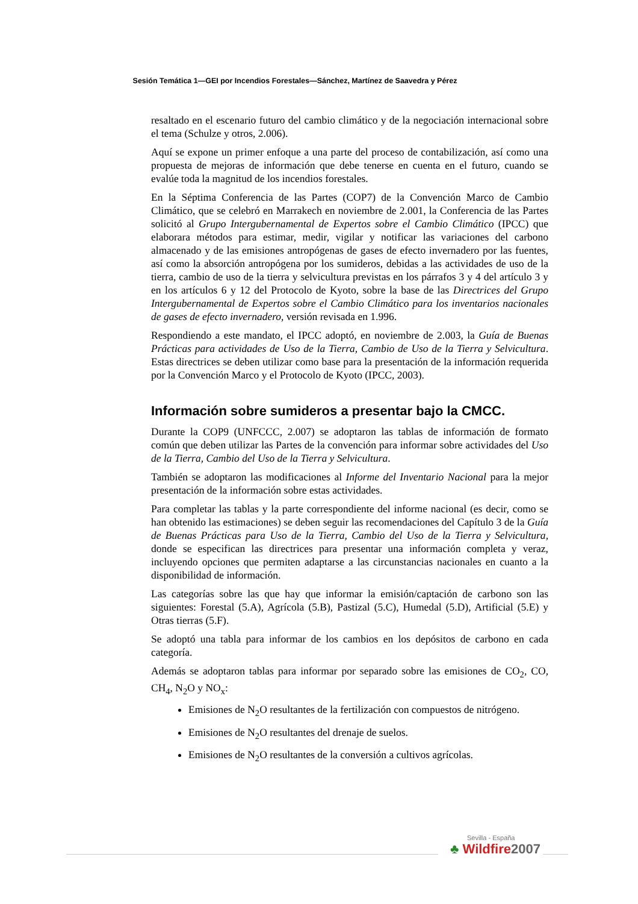Sesión Temática 1—GEI por Incendios Forestales—Sánchez, Martínez de Saavedra y Pérez
resaltado en el escenario futuro del cambio climático y de la negociación internacional sobre el tema (Schulze y otros, 2.006).
Aquí se expone un primer enfoque a una parte del proceso de contabilización, así como una propuesta de mejoras de información que debe tenerse en cuenta en el futuro, cuando se evalúe toda la magnitud de los incendios forestales.
En la Séptima Conferencia de las Partes (COP7) de la Convención Marco de Cambio Climático, que se celebró en Marrakech en noviembre de 2.001, la Conferencia de las Partes solicitó al Grupo Intergubernamental de Expertos sobre el Cambio Climático (IPCC) que elaborara métodos para estimar, medir, vigilar y notificar las variaciones del carbono almacenado y de las emisiones antropógenas de gases de efecto invernadero por las fuentes, así como la absorción antropógena por los sumideros, debidas a las actividades de uso de la tierra, cambio de uso de la tierra y selvicultura previstas en los párrafos 3 y 4 del artículo 3 y en los artículos 6 y 12 del Protocolo de Kyoto, sobre la base de las Directrices del Grupo Intergubernamental de Expertos sobre el Cambio Climático para los inventarios nacionales de gases de efecto invernadero, versión revisada en 1.996.
Respondiendo a este mandato, el IPCC adoptó, en noviembre de 2.003, la Guía de Buenas Prácticas para actividades de Uso de la Tierra, Cambio de Uso de la Tierra y Selvicultura. Estas directrices se deben utilizar como base para la presentación de la información requerida por la Convención Marco y el Protocolo de Kyoto (IPCC, 2003).
Información sobre sumideros a presentar bajo la CMCC.
Durante la COP9 (UNFCCC, 2.007) se adoptaron las tablas de información de formato común que deben utilizar las Partes de la convención para informar sobre actividades del Uso de la Tierra, Cambio del Uso de la Tierra y Selvicultura.
También se adoptaron las modificaciones al Informe del Inventario Nacional para la mejor presentación de la información sobre estas actividades.
Para completar las tablas y la parte correspondiente del informe nacional (es decir, como se han obtenido las estimaciones) se deben seguir las recomendaciones del Capítulo 3 de la Guía de Buenas Prácticas para Uso de la Tierra, Cambio del Uso de la Tierra y Selvicultura, donde se especifican las directrices para presentar una información completa y veraz, incluyendo opciones que permiten adaptarse a las circunstancias nacionales en cuanto a la disponibilidad de información.
Las categorías sobre las que hay que informar la emisión/captación de carbono son las siguientes: Forestal (5.A), Agrícola (5.B), Pastizal (5.C), Humedal (5.D), Artificial (5.E) y Otras tierras (5.F).
Se adoptó una tabla para informar de los cambios en los depósitos de carbono en cada categoría.
Además se adoptaron tablas para informar por separado sobre las emisiones de CO<sub>2</sub>, CO, CH<sub>4</sub>, N<sub>2</sub>O y NO<sub>x</sub>:
Emisiones de N<sub>2</sub>O resultantes de la fertilización con compuestos de nitrógeno.
Emisiones de N<sub>2</sub>O resultantes del drenaje de suelos.
Emisiones de N<sub>2</sub>O resultantes de la conversión a cultivos agrícolas.
Sevilla - España
♣ Wildfire 2007